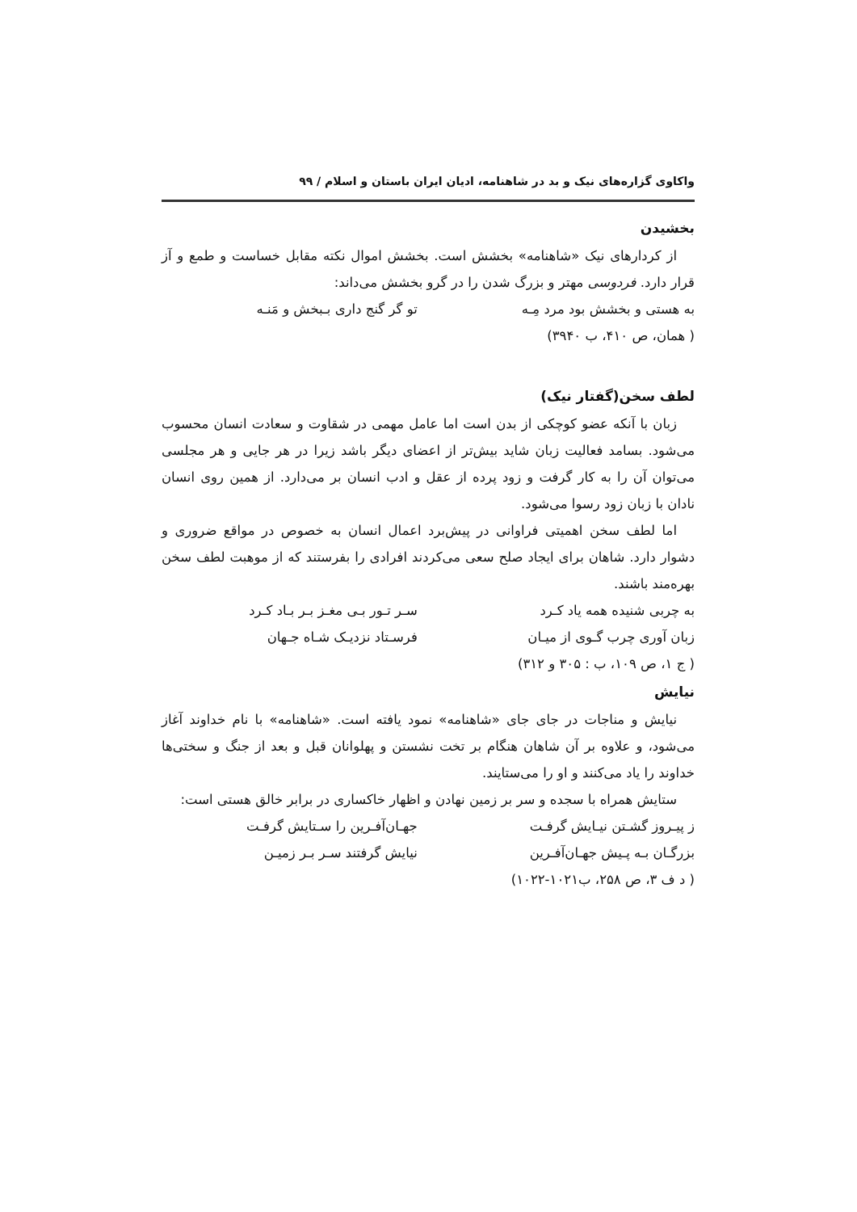واکاوی گزاره‌های نیک و بد در شاهنامه، ادیان ایران باستان و اسلام / ۹۹
بخشیدن
از کردارهای نیک «شاهنامه» بخشش است. بخشش اموال نکته مقابل خساست و طمع و آز قرار دارد. فردوسی مهتر و بزرگ شدن را در گرو بخشش می‌داند:
به هستی و بخشش بود مرد مِـه تو گر گنج داری بـبخش و مَنـه
( همان، ص ۴۱۰، ب ۳۹۴۰)
لطف سخن(گفتار نیک)
زبان با آنکه عضو کوچکی از بدن است اما عامل مهمی در شقاوت و سعادت انسان محسوب می‌شود. بسامد فعالیت زبان شاید بیش‌تر از اعضای دیگر باشد زیرا در هر جایی و هر مجلسی می‌توان آن را به کار گرفت و زود پرده از عقل و ادب انسان بر می‌دارد. از همین روی انسان نادان با زبان زود رسوا می‌شود.
اما لطف سخن اهمیتی فراوانی در پیش‌برد اعمال انسان به خصوص در مواقع ضروری و دشوار دارد. شاهان برای ایجاد صلح سعی می‌کردند افرادی را بفرستند که از موهبت لطف سخن بهره‌مند باشند.
به چربی شنیده همه یاد کـرد سـر تـور بـی مغـز بـر بـاد کـرد
زبان آوری چرب گـوی از میـان فرسـتاد نزدیـک شـاه جـهان
( ج ۱، ص ۱۰۹، ب : ۳۰۵ و ۳۱۲)
نیایش
نیایش و مناجات در جای جای «شاهنامه» نمود یافته است. «شاهنامه» با نام خداوند آغاز می‌شود، و علاوه بر آن شاهان هنگام بر تخت نشستن و پهلوانان قبل و بعد از جنگ و سختی‌ها خداوند را یاد می‌کنند و او را می‌ستایند.
ستایش همراه با سجده و سر بر زمین نهادن و اظهار خاکساری در برابر خالق هستی است:
ز پیـروز گشـتن نیـایش گرفـت جهـان‌آفـرین را سـتایش گرفـت
بزرگـان بـه پـیش جهـان‌آفـرین نیایش گرفتند سـر بـر زمیـن
( د ف ۳، ص ۲۵۸، ب۱۰۲۱-۱۰۲۲)